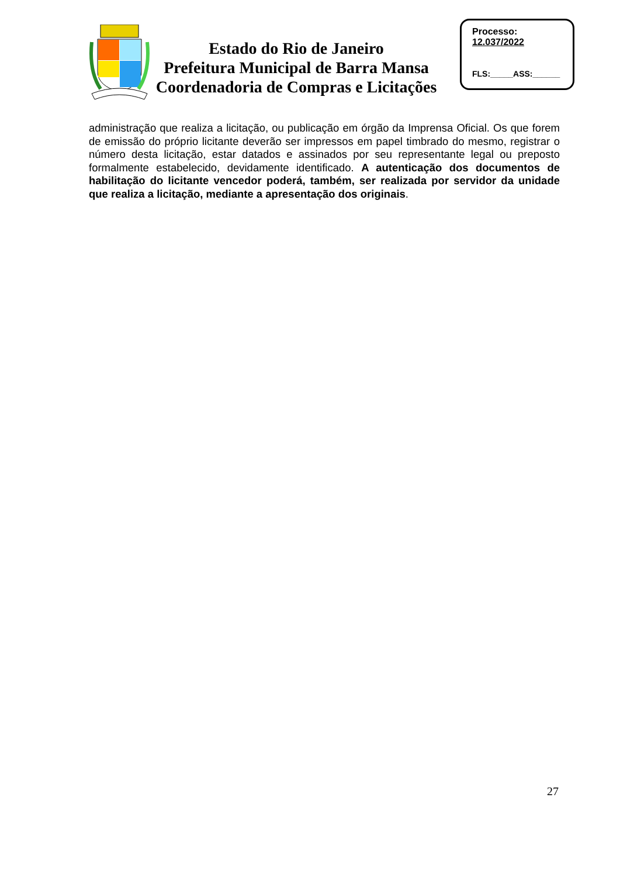Estado do Rio de Janeiro
Prefeitura Municipal de Barra Mansa
Coordenadoria de Compras e Licitações
Processo:
12.037/2022
FLS:_____ASS:______
administração que realiza a licitação, ou publicação em órgão da Imprensa Oficial. Os que forem de emissão do próprio licitante deverão ser impressos em papel timbrado do mesmo, registrar o número desta licitação, estar datados e assinados por seu representante legal ou preposto formalmente estabelecido, devidamente identificado. A autenticação dos documentos de habilitação do licitante vencedor poderá, também, ser realizada por servidor da unidade que realiza a licitação, mediante a apresentação dos originais.
27